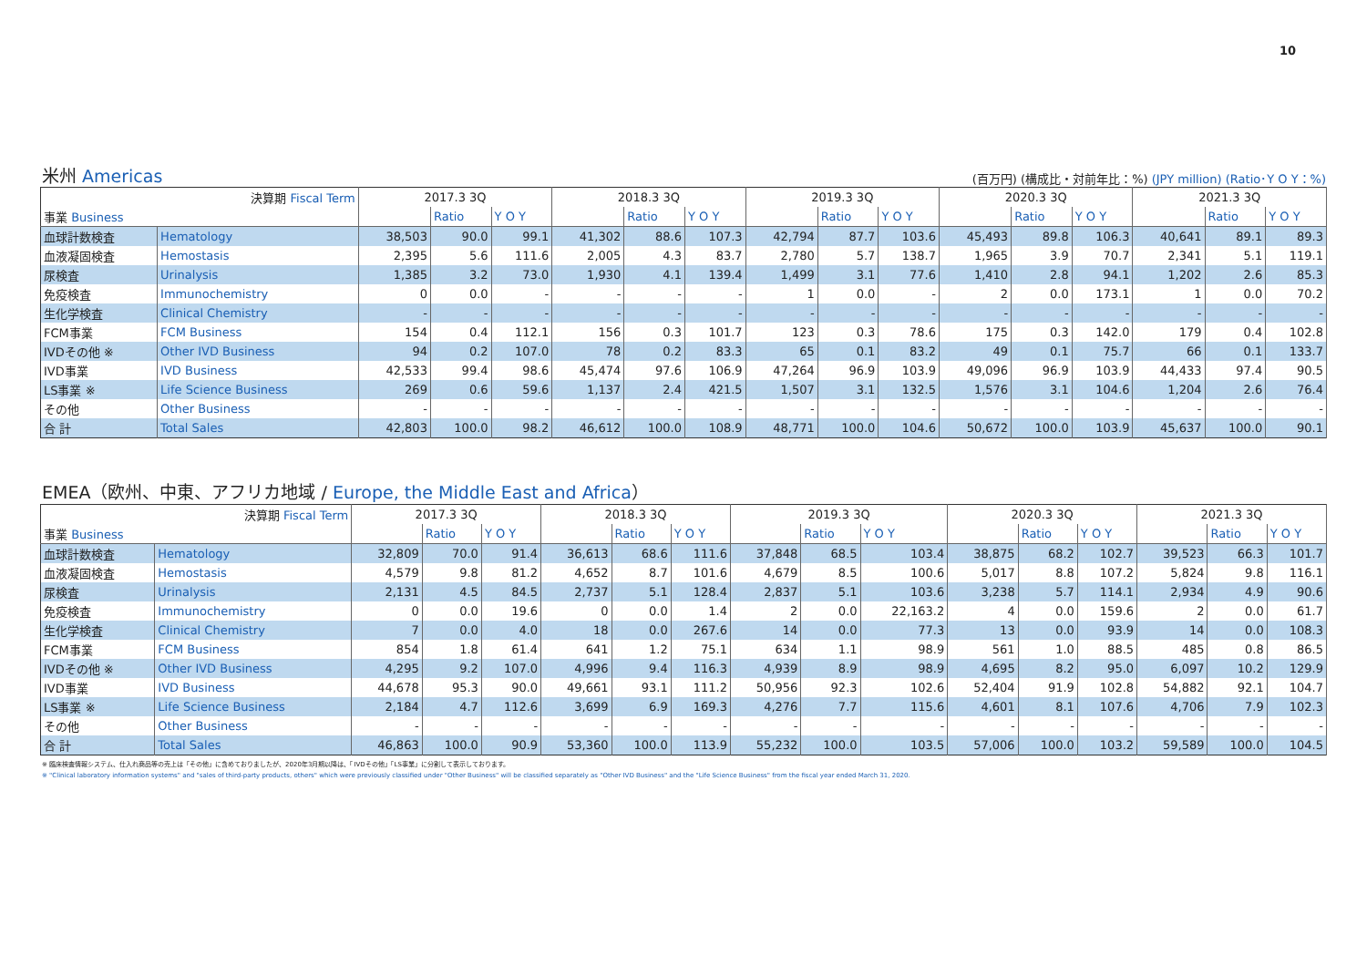10
米州 Americas (百万円) (構成比・対前年比：%) (JPY million) (Ratio･Y O Y：%)
| 決算期 Fiscal Term | | 2017.3 3Q | | | 2018.3 3Q | | | 2019.3 3Q | | | 2020.3 3Q | | | 2021.3 3Q | | |
| 事業 Business | | | Ratio | Y O Y | | Ratio | Y O Y | | Ratio | Y O Y | | Ratio | Y O Y | | Ratio | Y O Y |
| 血球計数検査 | Hematology | 38,503 | 90.0 | 99.1 | 41,302 | 88.6 | 107.3 | 42,794 | 87.7 | 103.6 | 45,493 | 89.8 | 106.3 | 40,641 | 89.1 | 89.3 |
| 血液凝固検査 | Hemostasis | 2,395 | 5.6 | 111.6 | 2,005 | 4.3 | 83.7 | 2,780 | 5.7 | 138.7 | 1,965 | 3.9 | 70.7 | 2,341 | 5.1 | 119.1 |
| 尿検査 | Urinalysis | 1,385 | 3.2 | 73.0 | 1,930 | 4.1 | 139.4 | 1,499 | 3.1 | 77.6 | 1,410 | 2.8 | 94.1 | 1,202 | 2.6 | 85.3 |
| 免疫検査 | Immunochemistry | 0 | 0.0 | - | - | - | - | 1 | 0.0 | - | 2 | 0.0 | 173.1 | 1 | 0.0 | 70.2 |
| 生化学検査 | Clinical Chemistry | - | - | - | - | - | - | - | - | - | - | - | - | - | - | - |
| FCM事業 | FCM Business | 154 | 0.4 | 112.1 | 156 | 0.3 | 101.7 | 123 | 0.3 | 78.6 | 175 | 0.3 | 142.0 | 179 | 0.4 | 102.8 |
| IVDその他 ※ | Other IVD Business | 94 | 0.2 | 107.0 | 78 | 0.2 | 83.3 | 65 | 0.1 | 83.2 | 49 | 0.1 | 75.7 | 66 | 0.1 | 133.7 |
| IVD事業 | IVD Business | 42,533 | 99.4 | 98.6 | 45,474 | 97.6 | 106.9 | 47,264 | 96.9 | 103.9 | 49,096 | 96.9 | 103.9 | 44,433 | 97.4 | 90.5 |
| LS事業 ※ | Life Science Business | 269 | 0.6 | 59.6 | 1,137 | 2.4 | 421.5 | 1,507 | 3.1 | 132.5 | 1,576 | 3.1 | 104.6 | 1,204 | 2.6 | 76.4 |
| その他 | Other Business | - | - | - | - | - | - | - | - | - | - | - | - | - | - | - |
| 合 計 | Total Sales | 42,803 | 100.0 | 98.2 | 46,612 | 100.0 | 108.9 | 48,771 | 100.0 | 104.6 | 50,672 | 100.0 | 103.9 | 45,637 | 100.0 | 90.1 |
EMEA（欧州、中東、アフリカ地域 / Europe, the Middle East and Africa）
| 決算期 Fiscal Term | | 2017.3 3Q | | | 2018.3 3Q | | | 2019.3 3Q | | | 2020.3 3Q | | | 2021.3 3Q | | |
| 事業 Business | | | Ratio | Y O Y | | Ratio | Y O Y | | Ratio | Y O Y | | Ratio | Y O Y | | Ratio | Y O Y |
| 血球計数検査 | Hematology | 32,809 | 70.0 | 91.4 | 36,613 | 68.6 | 111.6 | 37,848 | 68.5 | 103.4 | 38,875 | 68.2 | 102.7 | 39,523 | 66.3 | 101.7 |
| 血液凝固検査 | Hemostasis | 4,579 | 9.8 | 81.2 | 4,652 | 8.7 | 101.6 | 4,679 | 8.5 | 100.6 | 5,017 | 8.8 | 107.2 | 5,824 | 9.8 | 116.1 |
| 尿検査 | Urinalysis | 2,131 | 4.5 | 84.5 | 2,737 | 5.1 | 128.4 | 2,837 | 5.1 | 103.6 | 3,238 | 5.7 | 114.1 | 2,934 | 4.9 | 90.6 |
| 免疫検査 | Immunochemistry | 0 | 0.0 | 19.6 | 0 | 0.0 | 1.4 | 2 | 0.0 | 22,163.2 | 4 | 0.0 | 159.6 | 2 | 0.0 | 61.7 |
| 生化学検査 | Clinical Chemistry | 7 | 0.0 | 4.0 | 18 | 0.0 | 267.6 | 14 | 0.0 | 77.3 | 13 | 0.0 | 93.9 | 14 | 0.0 | 108.3 |
| FCM事業 | FCM Business | 854 | 1.8 | 61.4 | 641 | 1.2 | 75.1 | 634 | 1.1 | 98.9 | 561 | 1.0 | 88.5 | 485 | 0.8 | 86.5 |
| IVDその他 ※ | Other IVD Business | 4,295 | 9.2 | 107.0 | 4,996 | 9.4 | 116.3 | 4,939 | 8.9 | 98.9 | 4,695 | 8.2 | 95.0 | 6,097 | 10.2 | 129.9 |
| IVD事業 | IVD Business | 44,678 | 95.3 | 90.0 | 49,661 | 93.1 | 111.2 | 50,956 | 92.3 | 102.6 | 52,404 | 91.9 | 102.8 | 54,882 | 92.1 | 104.7 |
| LS事業 ※ | Life Science Business | 2,184 | 4.7 | 112.6 | 3,699 | 6.9 | 169.3 | 4,276 | 7.7 | 115.6 | 4,601 | 8.1 | 107.6 | 4,706 | 7.9 | 102.3 |
| その他 | Other Business | - | - | - | - | - | - | - | - | - | - | - | - | - | - | - |
| 合 計 | Total Sales | 46,863 | 100.0 | 90.9 | 53,360 | 100.0 | 113.9 | 55,232 | 100.0 | 103.5 | 57,006 | 100.0 | 103.2 | 59,589 | 100.0 | 104.5 |
※ 臨床検査情報システム、仕入れ商品等の売上は「その他」に含めておりましたが、2020年3月期以降は、「IVDその他」「LS事業」に分割して表示しております。
※ "Clinical laboratory information systems" and "sales of third-party products, others" which were previously classified under "Other Business" will be classified separately as "Other IVD Business" and the "Life Science Business" from the fiscal year ended March 31, 2020.